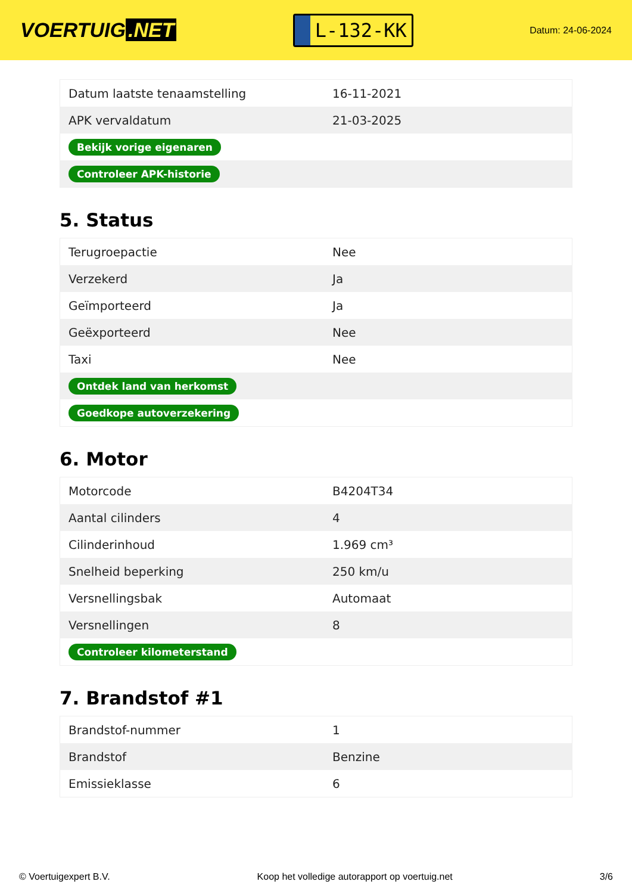VOERTUIG.NET
L-132-KK
Datum: 24-06-2024
| Datum laatste tenaamstelling | 16-11-2021 |
| APK vervaldatum | 21-03-2025 |
| Bekijk vorige eigenaren | |
| Controleer APK-historie | |
5. Status
| Terugroepactie | Nee |
| Verzekerd | Ja |
| Geïmporteerd | Ja |
| Geëxporteerd | Nee |
| Taxi | Nee |
| Ontdek land van herkomst | |
| Goedkope autoverzekering | |
6. Motor
| Motorcode | B4204T34 |
| Aantal cilinders | 4 |
| Cilinderinhoud | 1.969 cm³ |
| Snelheid beperking | 250 km/u |
| Versnellingsbak | Automaat |
| Versnellingen | 8 |
| Controleer kilometerstand | |
7. Brandstof #1
| Brandstof-nummer | 1 |
| Brandstof | Benzine |
| Emissieklasse | 6 |
© Voertuigexpert B.V. Koop het volledige autorapport op voertuig.net 3/6